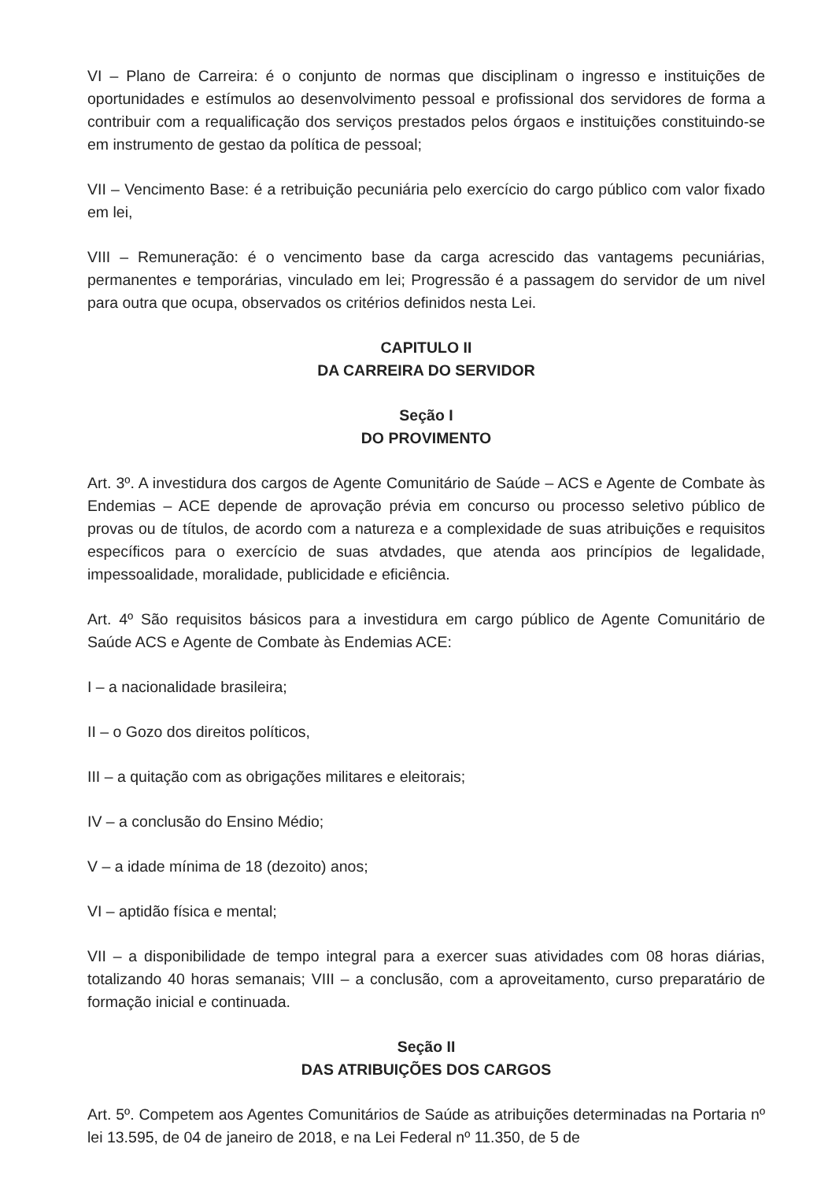VI – Plano de Carreira: é o conjunto de normas que disciplinam o ingresso e instituições de oportunidades e estímulos ao desenvolvimento pessoal e profissional dos servidores de forma a contribuir com a requalificação dos serviços prestados pelos órgaos e instituições constituindo-se em instrumento de gestao da política de pessoal;
VII – Vencimento Base: é a retribuição pecuniária pelo exercício do cargo público com valor fixado em lei,
VIII – Remuneração: é o vencimento base da carga acrescido das vantagems pecuniárias, permanentes e temporárias, vinculado em lei; Progressão é a passagem do servidor de um nivel para outra que ocupa, observados os critérios definidos nesta Lei.
CAPITULO II
DA CARREIRA DO SERVIDOR
Seção I
DO PROVIMENTO
Art. 3º. A investidura dos cargos de Agente Comunitário de Saúde – ACS e Agente de Combate às Endemias – ACE depende de aprovação prévia em concurso ou processo seletivo público de provas ou de títulos, de acordo com a natureza e a complexidade de suas atribuições e requisitos específicos para o exercício de suas atvdades, que atenda aos princípios de legalidade, impessoalidade, moralidade, publicidade e eficiência.
Art. 4º São requisitos básicos para a investidura em cargo público de Agente Comunitário de Saúde ACS e Agente de Combate às Endemias ACE:
I – a nacionalidade brasileira;
II – o Gozo dos direitos políticos,
III – a quitação com as obrigações militares e eleitorais;
IV – a conclusão do Ensino Médio;
V – a idade mínima de 18 (dezoito) anos;
VI – aptidão física e mental;
VII – a disponibilidade de tempo integral para a exercer suas atividades com 08 horas diárias, totalizando 40 horas semanais; VIII – a conclusão, com a aproveitamento, curso preparatário de formação inicial e continuada.
Seção II
DAS ATRIBUIÇÕES DOS CARGOS
Art. 5º. Competem aos Agentes Comunitários de Saúde as atribuições determinadas na Portaria nº lei 13.595, de 04 de janeiro de 2018, e na Lei Federal nº 11.350, de 5 de